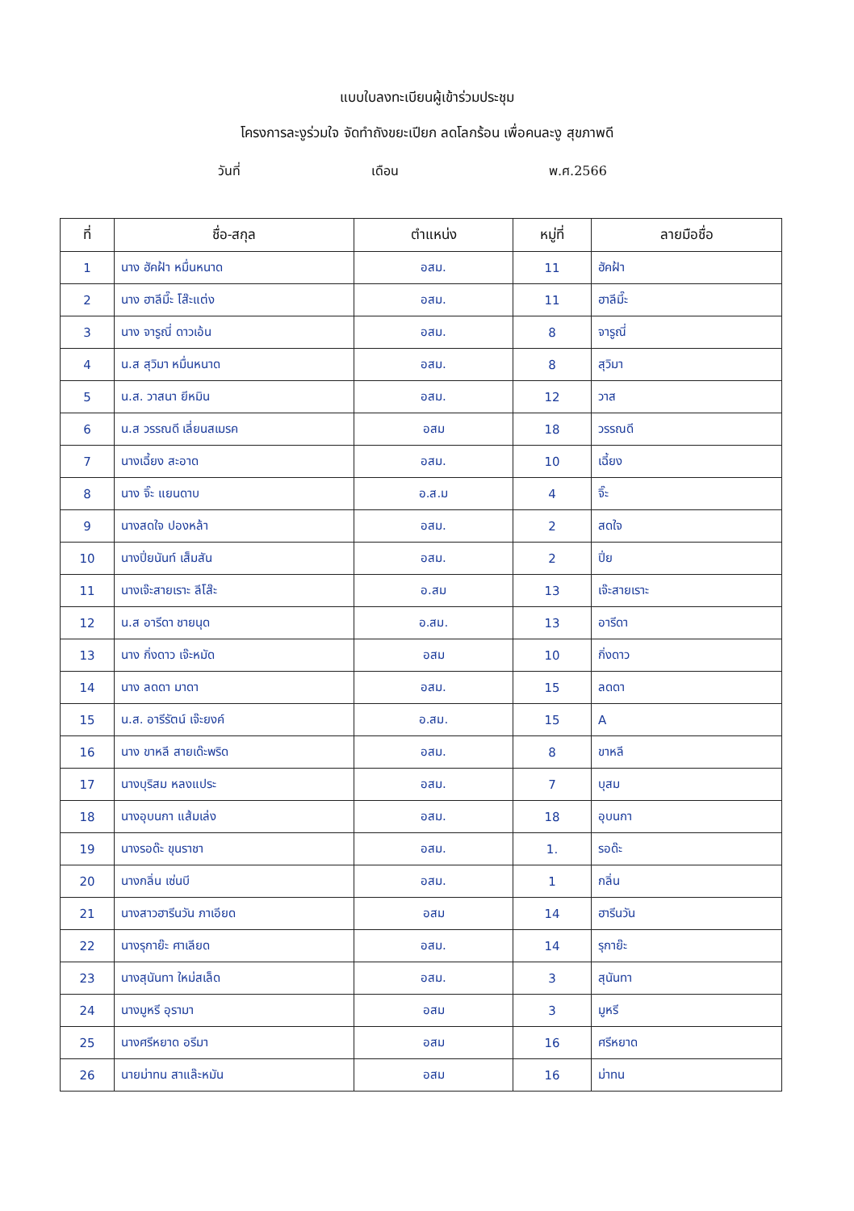แบบใบลงทะเบียนผู้เข้าร่วมประชุม
โครงการละงูร่วมใจ จัดทำถังขยะเปียก ลดโลกร้อน เพื่อคนละงู สุขภาพดี
วันที่ เดือน พ.ศ.2566
| ที่ | ชื่อ-สกุล | ตำแหน่ง | หมู่ที่ | ลายมือชื่อ |
| --- | --- | --- | --- | --- |
| 1 | นาง ฮัคฝ้า หมื่นหนาด | อสม. | 11 | ฮัคฝ้า |
| 2 | นาง ฮาลีมี๊ะ โส๊ะแต่ง | อสม. | 11 | ฮาลีมี๊ะ |
| 3 | นาง จารูณี่ ดาวเอ้น | อสม. | 8 | จารูณี่ |
| 4 | น.ส สุวิมา หมื่นหนาด | อสม. | 8 | สุวิมา |
| 5 | น.ส. วาสนา ยีหมิน | อสม. | 12 | วาส |
| 6 | น.ส วรรณดี เลี่ยนสเมรค | อสม | 18 | วรรณดี |
| 7 | นางเฉี้ยง สะอาด | อสม. | 10 | เฉี้ยง |
| 8 | นาง จิ๊ะ แยนดาบ | อ.ส.ม | 4 | จิ๊ะ |
| 9 | นางสดใจ ปองหล้า | อสม. | 2 | สดใจ |
| 10 | นางปิ่ยนันท์ เส็มสัน | อสม. | 2 | ปิ่ย |
| 11 | นางเจ๊ะสายเราะ ลีโส๊ะ | อ.สม | 13 | เจ๊ะสายเราะ |
| 12 | น.ส อารีดา ชายนุด | อ.สม. | 13 | อารีดา |
| 13 | นาง กิ่งดาว เจ๊ะหมัด | อสม | 10 | กิ่งดาว |
| 14 | นาง ลดดา มาดา | อสม. | 15 | ลดดา |
| 15 | น.ส. อารีรัตน์ เจ๊ะยงค์ | อ.สม. | 15 | A |
| 16 | นาง ขาหลี สายเด๊ะพริด | อสม. | 8 | ขาหลี |
| 17 | นางบุริสม หลงแประ | อสม. | 7 | บุสม |
| 18 | นางอุบนกา แส้มเล่ง | อสม. | 18 | อุบนกา |
| 19 | นางรอด๊ะ ขุนราชา | อสม. | 1. | รอด๊ะ |
| 20 | นางกลิ่น เซ่นบี | อสม. | 1 | กลิ่น |
| 21 | นางสาวฮารีนวัน ภาเอียด | อสม | 14 | ฮารีนวัน |
| 22 | นางรุกาย๊ะ ศาเลียด | อสม. | 14 | รุกาย๊ะ |
| 23 | นางสุนันทา ใหม่สเล็ด | อสม. | 3 | สุนันทา |
| 24 | นางมูหรี อุรามา | อสม | 3 | มูหรี |
| 25 | นางศรีหยาด อรีมา | อสม | 16 | ศรีหยาด |
| 26 | นายม่าทน สาแล๊ะหมัน | อสม | 16 | ม่าทน |